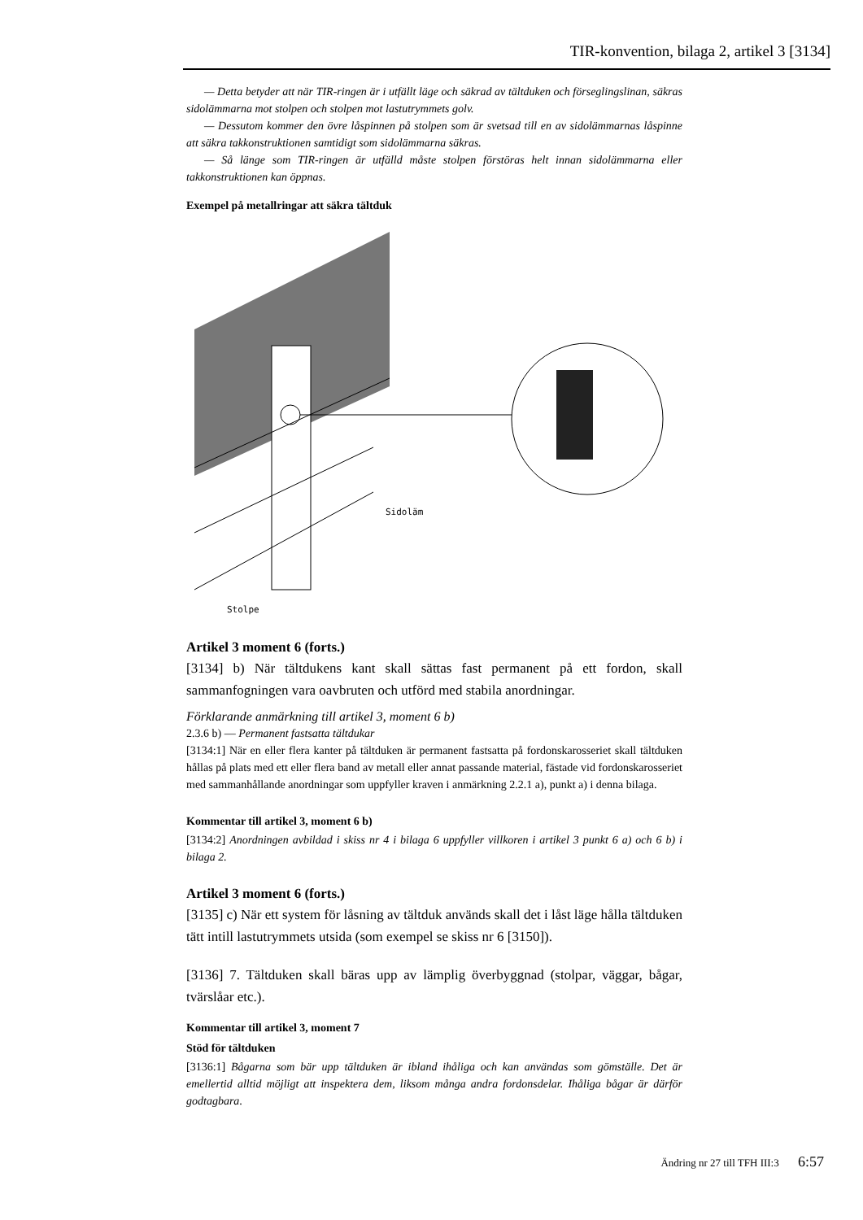TIR-konvention, bilaga 2, artikel 3 [3134]
— Detta betyder att när TIR-ringen är i utfällt läge och säkrad av tältduken och förseglingslinan, säkras sidolämmarna mot stolpen och stolpen mot lastutrymmets golv.
— Dessutom kommer den övre låspinnen på stolpen som är svetsad till en av sidolämmarnas låspinne att säkra takkonstruktionen samtidigt som sidolämmarna säkras.
— Så länge som TIR-ringen är utfälld måste stolpen förstöras helt innan sidolämmarna eller takkonstruktionen kan öppnas.
Exempel på metallringar att säkra tältduk
Sidoläm
Stolpe
Artikel 3 moment 6 (forts.)
[3134] b) När tältdukens kant skall sättas fast permanent på ett fordon, skall sammanfogningen vara oavbruten och utförd med stabila anordningar.
Förklarande anmärkning till artikel 3, moment 6 b)
2.3.6 b) — Permanent fastsatta tältdukar
[3134:1] När en eller flera kanter på tältduken är permanent fastsatta på fordonskarosseriet skall tältduken hållas på plats med ett eller flera band av metall eller annat passande material, fästade vid fordonskarosseriet med sammanhållande anordningar som uppfyller kraven i anmärkning 2.2.1 a), punkt a) i denna bilaga.
Kommentar till artikel 3, moment 6 b)
[3134:2] Anordningen avbildad i skiss nr 4 i bilaga 6 uppfyller villkoren i artikel 3 punkt 6 a) och 6 b) i bilaga 2.
Artikel 3 moment 6 (forts.)
[3135] c) När ett system för låsning av tältduk används skall det i låst läge hålla tältduken tätt intill lastutrymmets utsida (som exempel se skiss nr 6 [3150]).
[3136] 7. Tältduken skall bäras upp av lämplig överbyggnad (stolpar, väggar, bågar, tvärslåar etc.).
Kommentar till artikel 3, moment 7
Stöd för tältduken
[3136:1] Bågarna som bär upp tältduken är ibland ihåliga och kan användas som gömställe. Det är emellertid alltid möjligt att inspektera dem, liksom många andra fordonsdelar. Ihåliga bågar är därför godtagbara.
Ändring nr 27 till TFH III:3 6:57